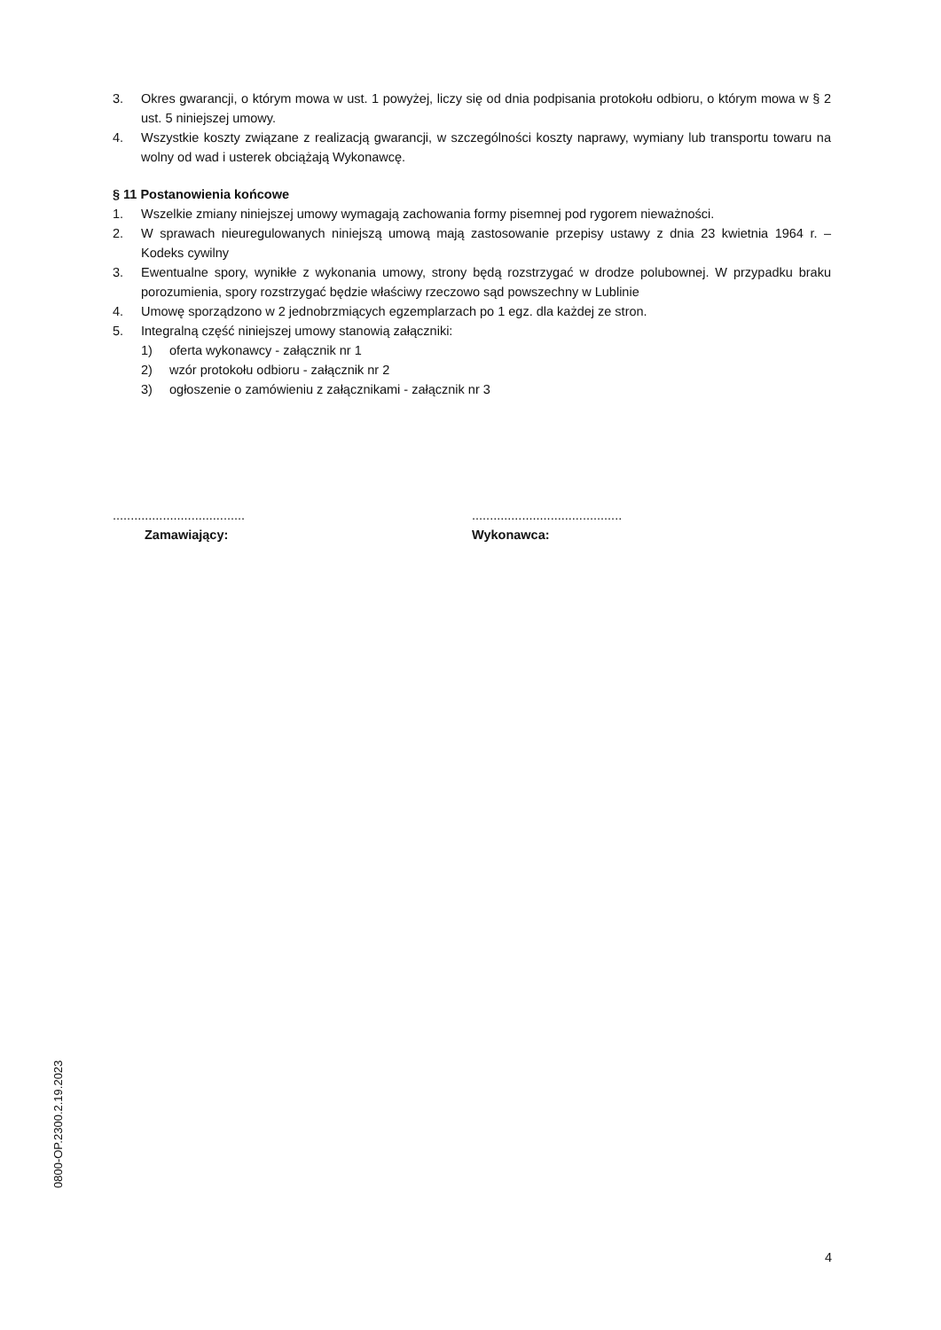3. Okres gwarancji, o którym mowa w ust. 1 powyżej, liczy się od dnia podpisania protokołu odbioru, o którym mowa w § 2 ust. 5 niniejszej umowy.
4. Wszystkie koszty związane z realizacją gwarancji, w szczególności koszty naprawy, wymiany lub transportu towaru na wolny od wad i usterek obciążają Wykonawcę.
§ 11 Postanowienia końcowe
1. Wszelkie zmiany niniejszej umowy wymagają zachowania formy pisemnej pod rygorem nieważności.
2. W sprawach nieuregulowanych niniejszą umową mają zastosowanie przepisy ustawy z dnia 23 kwietnia 1964 r. – Kodeks cywilny
3. Ewentualne spory, wynikłe z wykonania umowy, strony będą rozstrzygać w drodze polubownej. W przypadku braku porozumienia, spory rozstrzygać będzie właściwy rzeczowo sąd powszechny w Lublinie
4. Umowę sporządzono w 2 jednobrzmiących egzemplarzach po 1 egz. dla każdej ze stron.
5. Integralną część niniejszej umowy stanowią załączniki:
1) oferta wykonawcy - załącznik nr 1
2) wzór protokołu odbioru - załącznik nr 2
3) ogłoszenie o zamówieniu z załącznikami - załącznik nr 3
.....................................
Zamawiający:
..........................................
Wykonawca:
0800-OP.2300.2.19.2023
4